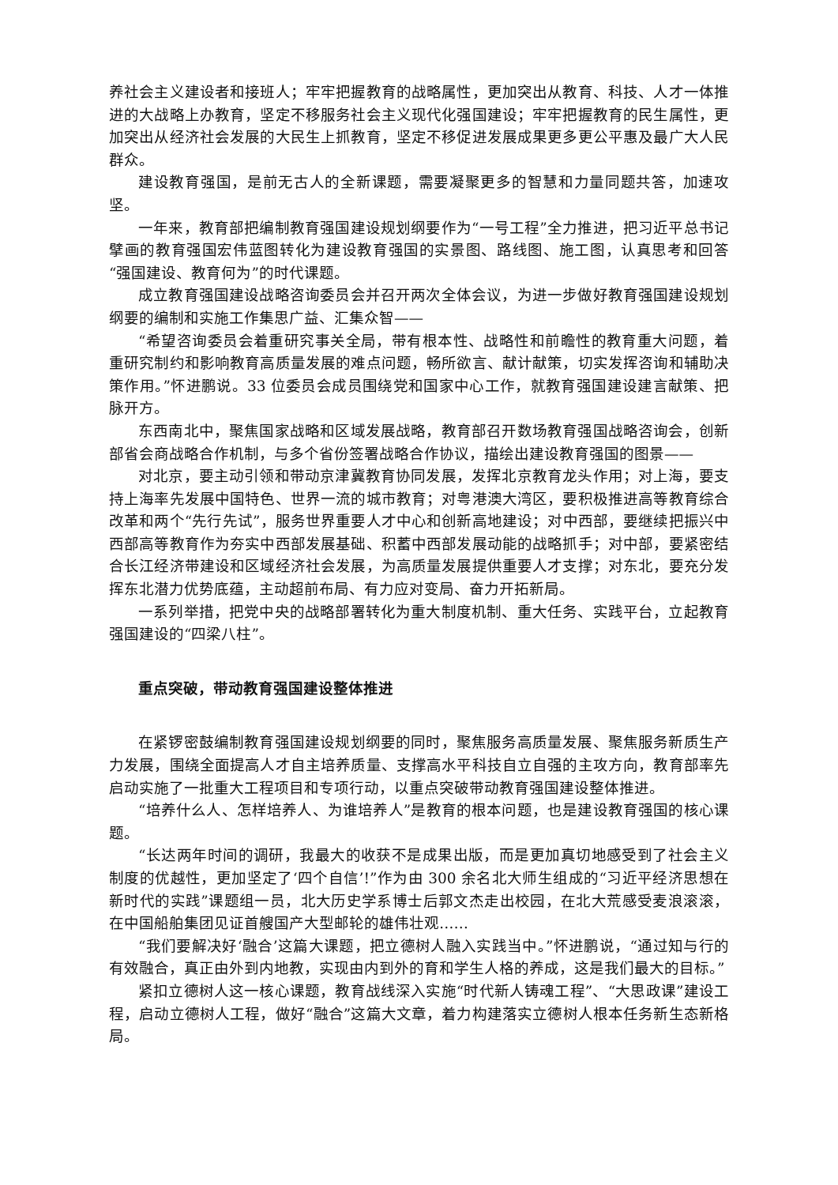养社会主义建设者和接班人；牢牢把握教育的战略属性，更加突出从教育、科技、人才一体推进的大战略上办教育，坚定不移服务社会主义现代化强国建设；牢牢把握教育的民生属性，更加突出从经济社会发展的大民生上抓教育，坚定不移促进发展成果更多更公平惠及最广大人民群众。
建设教育强国，是前无古人的全新课题，需要凝聚更多的智慧和力量同题共答，加速攻坚。
一年来，教育部把编制教育强国建设规划纲要作为“一号工程”全力推进，把习近平总书记擘画的教育强国宏伟蓝图转化为建设教育强国的实景图、路线图、施工图，认真思考和回答“强国建设、教育何为”的时代课题。
成立教育强国建设战略咨询委员会并召开两次全体会议，为进一步做好教育强国建设规划纲要的编制和实施工作集思广益、汇集众智——
“希望咨询委员会着重研究事关全局，带有根本性、战略性和前瞻性的教育重大问题，着重研究制约和影响教育高质量发展的难点问题，畅所欲言、献计献策，切实发挥咨询和辅助决策作用。”怀进鹏说。33 位委员会成员围绕党和国家中心工作，就教育强国建设建言献策、把脉开方。
东西南北中，聚焦国家战略和区域发展战略，教育部召开数场教育强国战略咨询会，创新部省会商战略合作机制，与多个省份签署战略合作协议，描绘出建设教育强国的图景——
对北京，要主动引领和带动京津冀教育协同发展，发挥北京教育龙头作用；对上海，要支持上海率先发展中国特色、世界一流的城市教育；对粤港澳大湾区，要积极推进高等教育综合改革和两个“先行先试”，服务世界重要人才中心和创新高地建设；对中西部，要继续把振兴中西部高等教育作为夯实中西部发展基础、积蓄中西部发展动能的战略抓手；对中部，要紧密结合长江经济带建设和区域经济社会发展，为高质量发展提供重要人才支撑；对东北，要充分发挥东北潜力优势底蕴，主动超前布局、有力应对变局、奋力开拓新局。
一系列举措，把党中央的战略部署转化为重大制度机制、重大任务、实践平台，立起教育强国建设的“四梁八柱”。
重点突破，带动教育强国建设整体推进
在紧锣密鼓编制教育强国建设规划纲要的同时，聚焦服务高质量发展、聚焦服务新质生产力发展，围绕全面提高人才自主培养质量、支撑高水平科技自立自强的主攻方向，教育部率先启动实施了一批重大工程项目和专项行动，以重点突破带动教育强国建设整体推进。
“培养什么人、怎样培养人、为谁培养人”是教育的根本问题，也是建设教育强国的核心课题。
“长达两年时间的调研，我最大的收获不是成果出版，而是更加真切地感受到了社会主义制度的优越性，更加坚定了‘四个自信’!”作为由 300 余名北大师生组成的“习近平经济思想在新时代的实践”课题组一员，北大历史学系博士后郭文杰走出校园，在北大荒感受麦浪滚滚，在中国船舶集团见证首艘国产大型邮轮的雄伟壮观……
“我们要解决好‘融合’这篇大课题，把立德树人融入实践当中。”怀进鹏说，“通过知与行的有效融合，真正由外到内地教，实现由内到外的育和学生人格的养成，这是我们最大的目标。”
紧扣立德树人这一核心课题，教育战线深入实施“时代新人铸魂工程”、“大思政课”建设工程，启动立德树人工程，做好“融合”这篇大文章，着力构建落实立德树人根本任务新生态新格局。